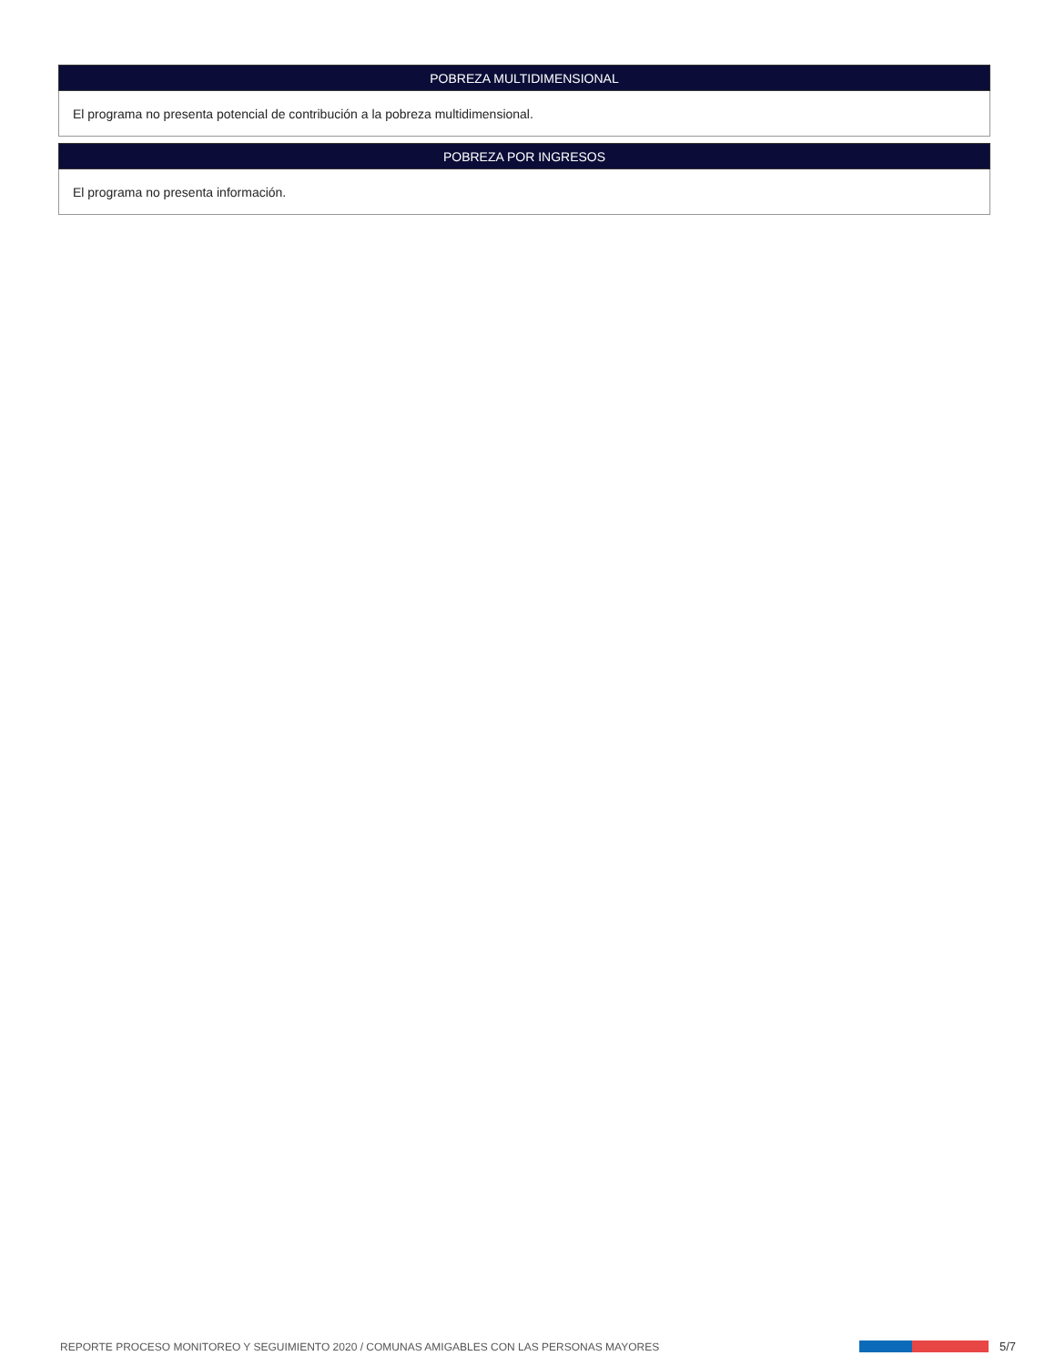POBREZA MULTIDIMENSIONAL
El programa no presenta potencial de contribución a la pobreza multidimensional.
POBREZA POR INGRESOS
El programa no presenta información.
REPORTE PROCESO MONITOREO Y SEGUIMIENTO 2020 / COMUNAS AMIGABLES CON LAS PERSONAS MAYORES 5/7